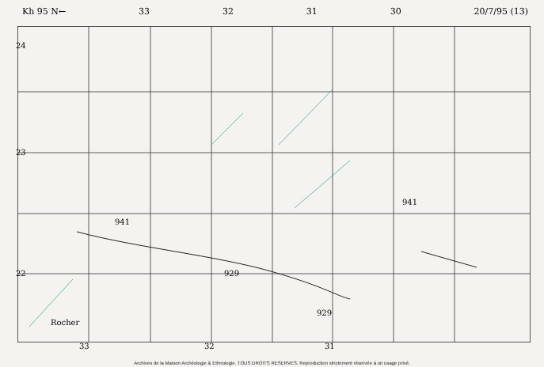Kh 95 N← 33 32 31 30 20/7/95 (13)
24
23
22
941
941
929
929
Rocher
33 32 31
Archives de la Maison Archéologie & Ethnologie. TOUS DROITS RESERVES. Reproduction strictement réservée à un usage privé.